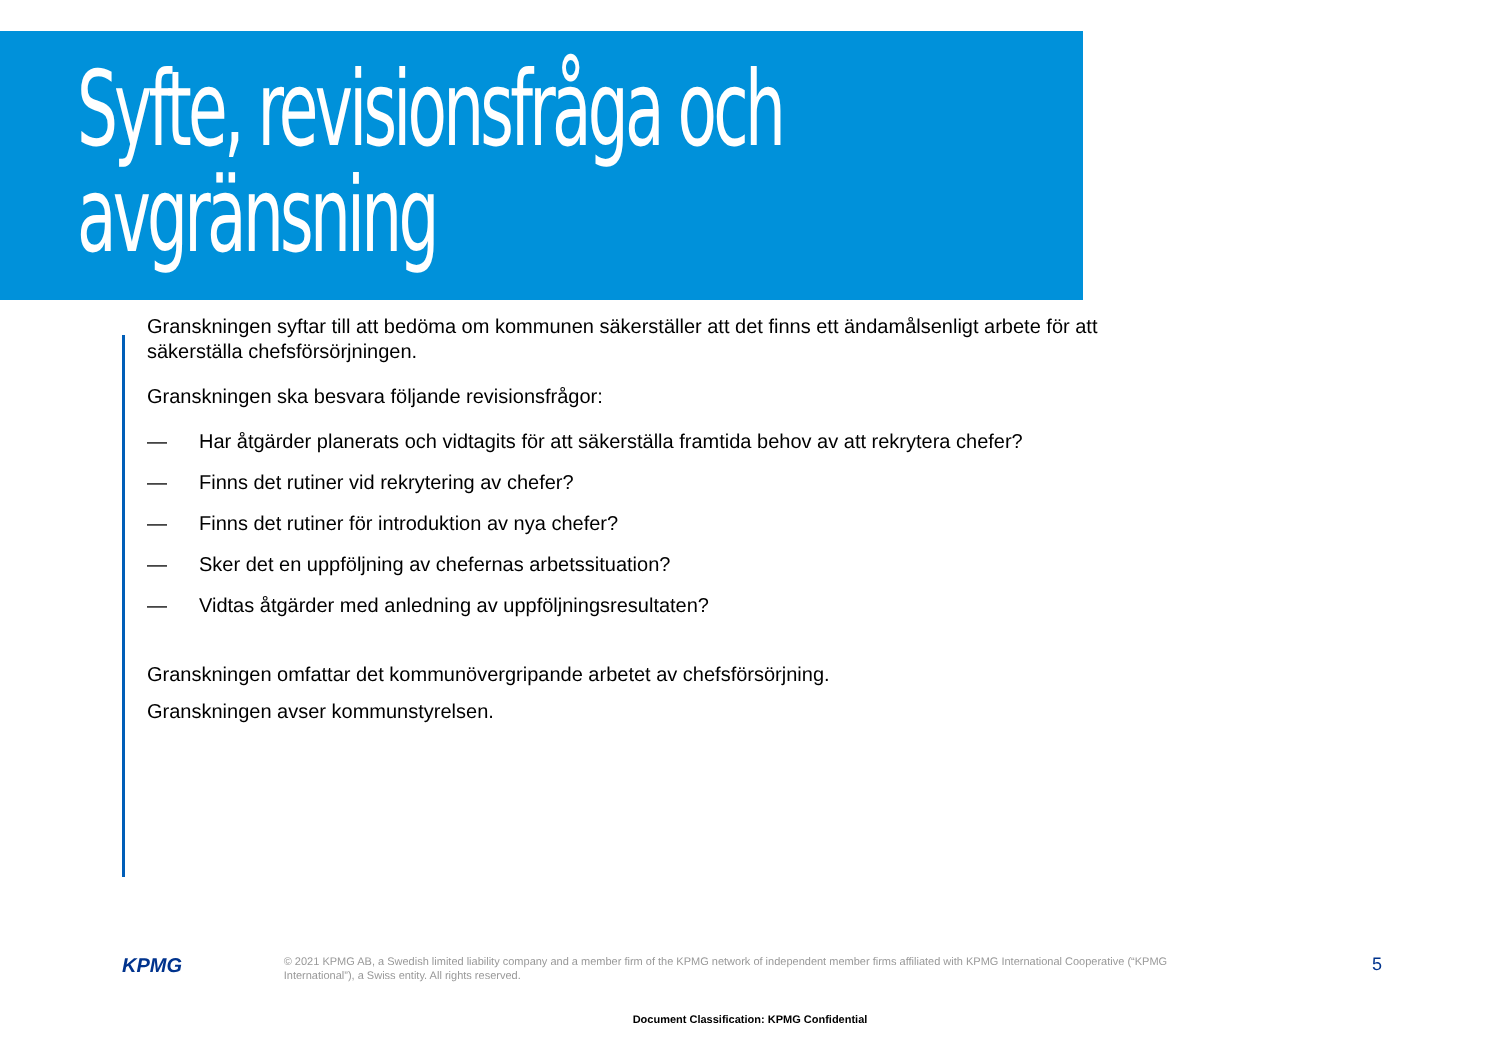Syfte, revisionsfråga och avgränsning
Granskningen syftar till att bedöma om kommunen säkerställer att det finns ett ändamålsenligt arbete för att säkerställa chefsförsörjningen.
Granskningen ska besvara följande revisionsfrågor:
— Har åtgärder planerats och vidtagits för att säkerställa framtida behov av att rekrytera chefer?
— Finns det rutiner vid rekrytering av chefer?
— Finns det rutiner för introduktion av nya chefer?
— Sker det en uppföljning av chefernas arbetssituation?
— Vidtas åtgärder med anledning av uppföljningsresultaten?
Granskningen omfattar det kommunövergripande arbetet av chefsförsörjning.
Granskningen avser kommunstyrelsen.
KPMG
© 2021 KPMG AB, a Swedish limited liability company and a member firm of the KPMG network of independent member firms affiliated with KPMG International Cooperative (“KPMG International”), a Swiss entity. All rights reserved.
5
Document Classification: KPMG Confidential